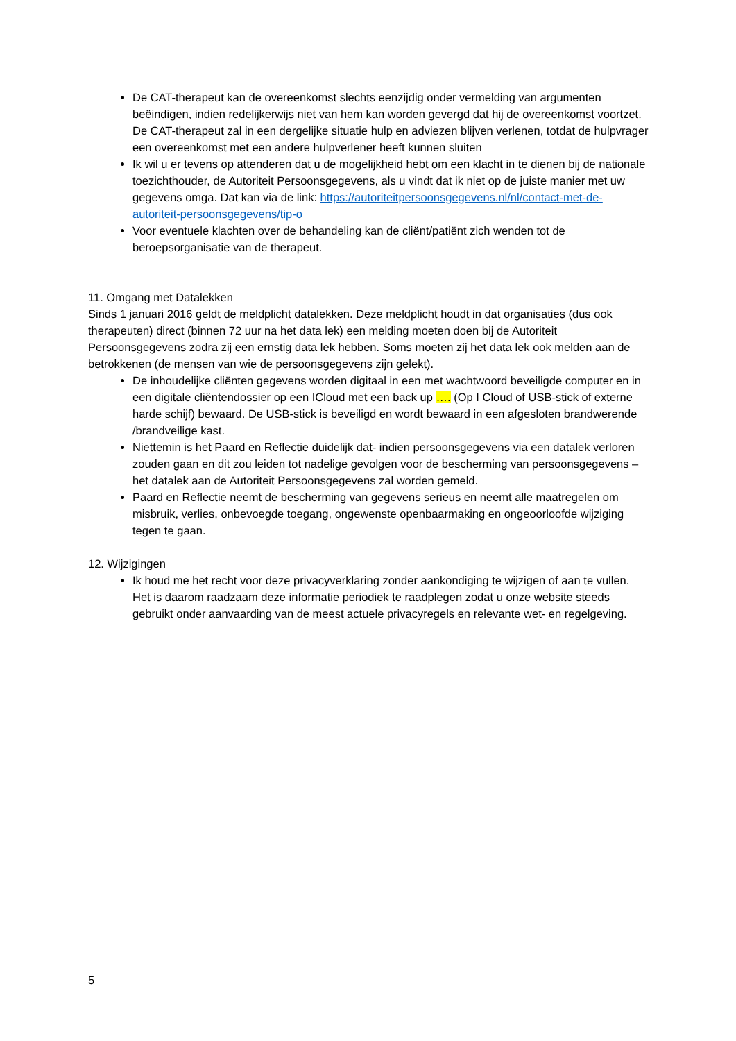De CAT-therapeut kan de overeenkomst slechts eenzijdig onder vermelding van argumenten beëindigen, indien redelijkerwijs niet van hem kan worden gevergd dat hij de overeenkomst voortzet. De CAT-therapeut zal in een dergelijke situatie hulp en adviezen blijven verlenen, totdat de hulpvrager een overeenkomst met een andere hulpverlener heeft kunnen sluiten
Ik wil u er tevens op attenderen dat u de mogelijkheid hebt om een klacht in te dienen bij de nationale toezichthouder, de Autoriteit Persoonsgegevens, als u vindt dat ik niet op de juiste manier met uw gegevens omga. Dat kan via de link: https://autoriteitpersoonsgegevens.nl/nl/contact-met-de-autoriteit-persoonsgegevens/tip-o
Voor eventuele klachten over de behandeling kan de cliënt/patiënt zich wenden tot de beroepsorganisatie van de therapeut.
11. Omgang met Datalekken
Sinds 1 januari 2016 geldt de meldplicht datalekken. Deze meldplicht houdt in dat organisaties (dus ook therapeuten) direct (binnen 72 uur na het data lek) een melding moeten doen bij de Autoriteit Persoonsgegevens zodra zij een ernstig data lek hebben. Soms moeten zij het data lek ook melden aan de betrokkenen (de mensen van wie de persoonsgegevens zijn gelekt).
De inhoudelijke cliënten gegevens worden digitaal in een met wachtwoord beveiligde computer en in een digitale cliëntendossier op een ICloud met een back up …. (Op I Cloud of USB-stick of externe harde schijf) bewaard. De USB-stick is beveiligd en wordt bewaard in een afgesloten brandwerende /brandveilige kast.
Niettemin is het Paard en Reflectie duidelijk dat- indien persoonsgegevens via een datalek verloren zouden gaan en dit zou leiden tot nadelige gevolgen voor de bescherming van persoonsgegevens – het datalek aan de Autoriteit Persoonsgegevens zal worden gemeld.
Paard en Reflectie neemt de bescherming van gegevens serieus en neemt alle maatregelen om misbruik, verlies, onbevoegde toegang, ongewenste openbaarmaking en ongeoorloofde wijziging tegen te gaan.
12. Wijzigingen
Ik houd me het recht voor deze privacyverklaring zonder aankondiging te wijzigen of aan te vullen. Het is daarom raadzaam deze informatie periodiek te raadplegen zodat u onze website steeds gebruikt onder aanvaarding van de meest actuele privacyregels en relevante wet- en regelgeving.
5